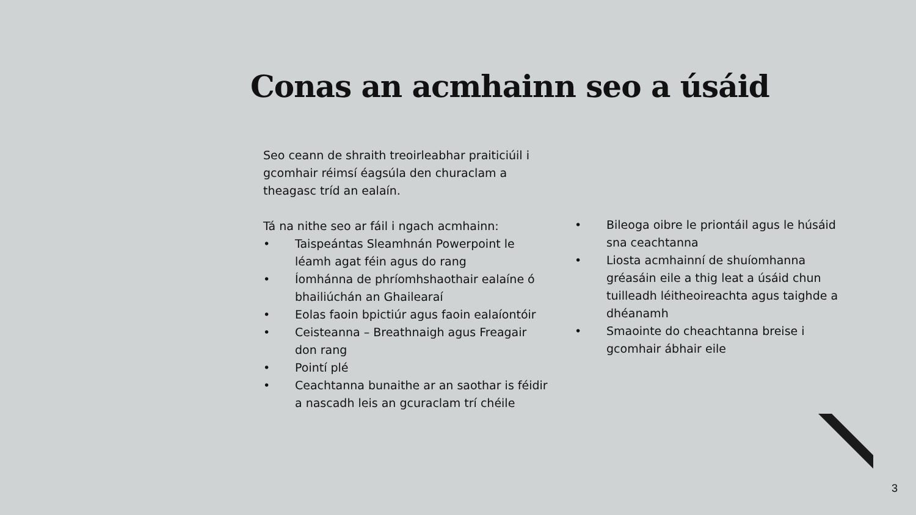Conas an acmhainn seo a úsáid
Seo ceann de shraith treoirleabhar praiticiúil i gcomhair réimsí éagsúla den churaclam a theagasc tríd an ealaín.
Tá na nithe seo ar fáil i ngach acmhainn:
• Taispeántas Sleamhnán Powerpoint le léamh agat féin agus do rang
• Íomhánna de phríomhshaothair ealaíne ó bhailiúchán an Ghailearaí
• Eolas faoin bpictiúr agus faoin ealaíontóir
• Ceisteanna – Breathnaigh agus Freagair don rang
• Pointí plé
• Ceachtanna bunaithe ar an saothar is féidir a nascadh leis an gcuraclam trí chéile
• Bileoga oibre le priontáil agus le húsáid sna ceachtanna
• Liosta acmhainní de shuíomhanna gréasáin eile a thig leat a úsáid chun tuilleadh léitheoireachta agus taighde a dhéanamh
• Smaointe do cheachtanna breise i gcomhair ábhair eile
3